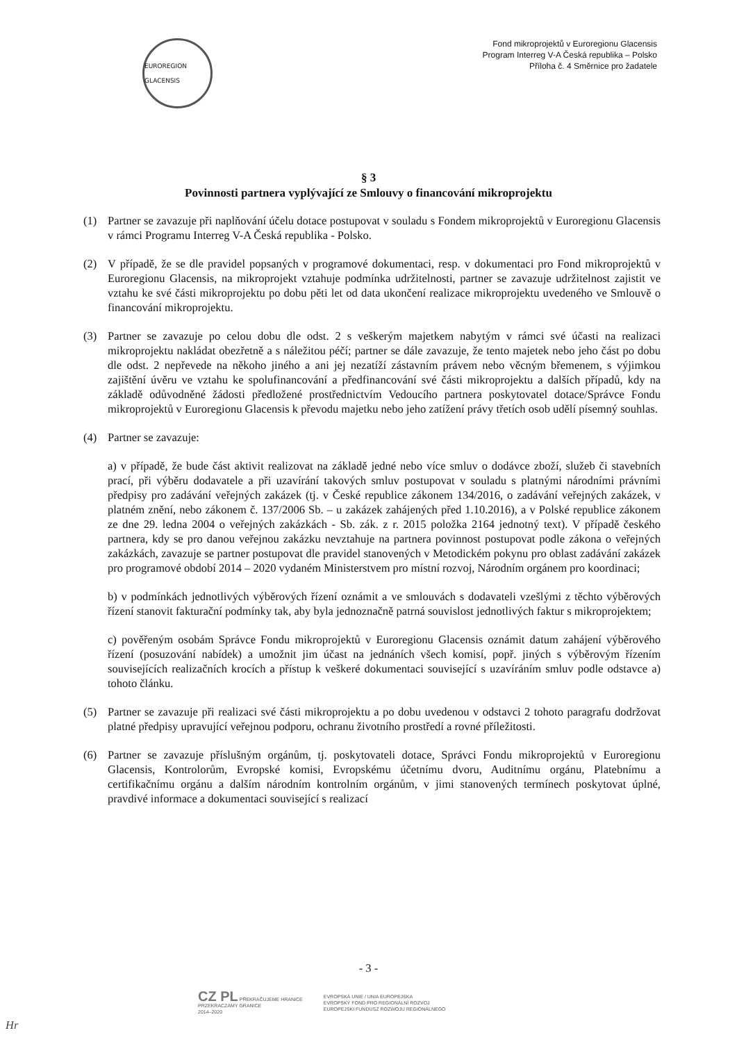EUROREGION GLACENSIS
Fond mikroprojektů v Euroregionu Glacensis
Program Interreg V-A Česká republika – Polsko
Příloha č. 4 Směrnice pro žadatele
§ 3
Povinnosti partnera vyplývající ze Smlouvy o financování mikroprojektu
(1) Partner se zavazuje při naplňování účelu dotace postupovat v souladu s Fondem mikroprojektů v Euroregionu Glacensis v rámci Programu Interreg V-A Česká republika - Polsko.
(2) V případě, že se dle pravidel popsaných v programové dokumentaci, resp. v dokumentaci pro Fond mikroprojektů v Euroregionu Glacensis, na mikroprojekt vztahuje podmínka udržitelnosti, partner se zavazuje udržitelnost zajistit ve vztahu ke své části mikroprojektu po dobu pěti let od data ukončení realizace mikroprojektu uvedeného ve Smlouvě o financování mikroprojektu.
(3) Partner se zavazuje po celou dobu dle odst. 2 s veškerým majetkem nabytým v rámci své účasti na realizaci mikroprojektu nakládat obezřetně a s náležitou péčí; partner se dále zavazuje, že tento majetek nebo jeho část po dobu dle odst. 2 nepřevede na někoho jiného a ani jej nezatíží zástavním právem nebo věcným břemenem, s výjimkou zajištění úvěru ve vztahu ke spolufinancování a předfinancování své části mikroprojektu a dalších případů, kdy na základě odůvodněné žádosti předložené prostřednictvím Vedoucího partnera poskytovatel dotace/Správce Fondu mikroprojektů v Euroregionu Glacensis k převodu majetku nebo jeho zatížení právy třetích osob udělí písemný souhlas.
(4) Partner se zavazuje:
a) v případě, že bude část aktivit realizovat na základě jedné nebo více smluv o dodávce zboží, služeb či stavebních prací, při výběru dodavatele a při uzavírání takových smluv postupovat v souladu s platnými národními právními předpisy pro zadávání veřejných zakázek (tj. v České republice zákonem 134/2016, o zadávání veřejných zakázek, v platném znění, nebo zákonem č. 137/2006 Sb. – u zakázek zahájených před 1.10.2016), a v Polské republice zákonem ze dne 29. ledna 2004 o veřejných zakázkách - Sb. zák. z r. 2015 položka 2164 jednotný text). V případě českého partnera, kdy se pro danou veřejnou zakázku nevztahuje na partnera povinnost postupovat podle zákona o veřejných zakázkách, zavazuje se partner postupovat dle pravidel stanovených v Metodickém pokynu pro oblast zadávání zakázek pro programové období 2014 – 2020 vydaném Ministerstvem pro místní rozvoj, Národním orgánem pro koordinaci;
b) v podmínkách jednotlivých výběrových řízení oznámit a ve smlouvách s dodavateli vzešlými z těchto výběrových řízení stanovit fakturační podmínky tak, aby byla jednoznačně patrná souvislost jednotlivých faktur s mikroprojektem;
c) pověřeným osobám Správce Fondu mikroprojektů v Euroregionu Glacensis oznámit datum zahájení výběrového řízení (posuzování nabídek) a umožnit jim účast na jednáních všech komisí, popř. jiných s výběrovým řízením souvisejících realizačních krocích a přístup k veškeré dokumentaci související s uzavíráním smluv podle odstavce a) tohoto článku.
(5) Partner se zavazuje při realizaci své části mikroprojektu a po dobu uvedenou v odstavci 2 tohoto paragrafu dodržovat platné předpisy upravující veřejnou podporu, ochranu životního prostředí a rovné příležitosti.
(6) Partner se zavazuje příslušným orgánům, tj. poskytovateli dotace, Správci Fondu mikroprojektů v Euroregionu Glacensis, Kontrolorům, Evropské komisi, Evropskému účetnímu dvoru, Auditnímu orgánu, Platebnímu a certifikačnímu orgánu a dalším národním kontrolním orgánům, v jimi stanovených termínech poskytovat úplné, pravdivé informace a dokumentaci související s realizací
- 3 -
CZ PL PŘEKRAČUJEME HRANICE
PRZEKRACZAMY GRANICE
2014–2020
EVROPSKÁ UNIE / UNIA EUROPEJSKA
EVROPSKÝ FOND PRO REGIONÁLNÍ ROZVOJ
EUROPEJSKI FUNDUSZ ROZWOJU REGIONALNEGO
Hr